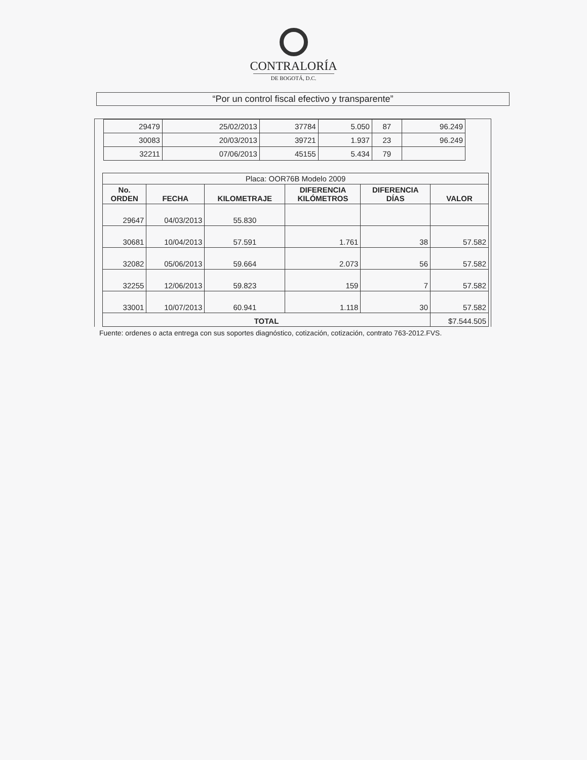CONTRALORÍA
DE BOGOTÁ, D.C.
“Por un control fiscal efectivo y transparente”
| 29479 | 25/02/2013 | 37784 | 5.050 | 87 | 96.249 |
| 30083 | 20/03/2013 | 39721 | 1.937 | 23 | 96.249 |
| 32211 | 07/06/2013 | 45155 | 5.434 | 79 | |
| Placa: OOR76B Modelo 2009 | | | | | |
| --- | --- | --- | --- | --- | --- |
| No. ORDEN | FECHA | KILOMETRAJE | DIFERENCIA KILÓMETROS | DIFERENCIA DÍAS | VALOR |
| 29647 | 04/03/2013 | 55.830 | | | |
| 30681 | 10/04/2013 | 57.591 | 1.761 | 38 | 57.582 |
| 32082 | 05/06/2013 | 59.664 | 2.073 | 56 | 57.582 |
| 32255 | 12/06/2013 | 59.823 | 159 | 7 | 57.582 |
| 33001 | 10/07/2013 | 60.941 | 1.118 | 30 | 57.582 |
| TOTAL | | | | | $7.544.505 |
Fuente: ordenes o acta entrega con sus soportes diagnóstico, cotización, cotización, contrato 763-2012.FVS.